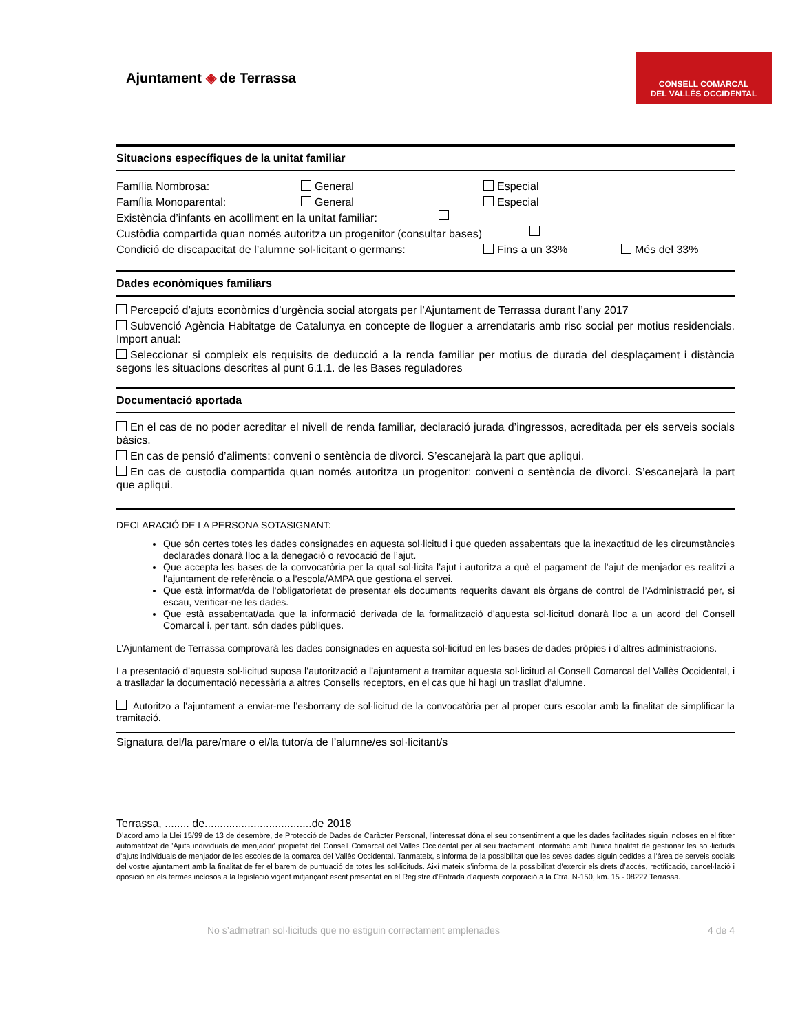Ajuntament ◈ de Terrassa
CONSELL COMARCAL
DEL VALLÈS OCCIDENTAL
Situacions específiques de la unitat familiar
Família Nombrosa: General Especial
Família Monoparental: General Especial
Existència d’infants en acolliment en la unitat familiar:
Custòdia compartida quan només autoritza un progenitor (consultar bases)
Condició de discapacitat de l’alumne sol·licitant o germans: Fins a un 33% Més del 33%
Dades econòmiques familiars
Percepció d’ajuts econòmics d’urgència social atorgats per l’Ajuntament de Terrassa durant l’any 2017
Subvenció Agència Habitatge de Catalunya en concepte de lloguer a arrendataris amb risc social per motius residencials. Import anual:
Seleccionar si compleix els requisits de deducció a la renda familiar per motius de durada del desplaçament i distància segons les situacions descrites al punt 6.1.1. de les Bases reguladores
Documentació aportada
En el cas de no poder acreditar el nivell de renda familiar, declaració jurada d’ingressos, acreditada per els serveis socials bàsics.
En cas de pensió d’aliments: conveni o sentència de divorci. S’escanejarà la part que apliqui.
En cas de custodia compartida quan només autoritza un progenitor: conveni o sentència de divorci. S’escanejarà la part que apliqui.
DECLARACIÓ DE LA PERSONA SOTASIGNANT:
Que són certes totes les dades consignades en aquesta sol·licitud i que queden assabentats que la inexactitud de les circumstàncies declarades donarà lloc a la denegació o revocació de l’ajut.
Que accepta les bases de la convocatòria per la qual sol·licita l’ajut i autoritza a què el pagament de l’ajut de menjador es realitzi a l’ajuntament de referència o a l’escola/AMPA que gestiona el servei.
Que està informat/da de l’obligatorietat de presentar els documents requerits davant els òrgans de control de l’Administració per, si escau, verificar-ne les dades.
Que està assabentat/ada que la informació derivada de la formalització d’aquesta sol·licitud donarà lloc a un acord del Consell Comarcal i, per tant, són dades públiques.
L’Ajuntament de Terrassa comprovarà les dades consignades en aquesta sol·licitud en les bases de dades pròpies i d’altres administracions.
La presentació d’aquesta sol·licitud suposa l’autorització a l’ajuntament a tramitar aquesta sol·licitud al Consell Comarcal del Vallès Occidental, i a traslladar la documentació necessària a altres Consells receptors, en el cas que hi hagi un trasllat d’alumne.
Autoritzo a l’ajuntament a enviar-me l’esborrany de sol·licitud de la convocatòria per al proper curs escolar amb la finalitat de simplificar la tramitació.
Signatura del/la pare/mare o el/la tutor/a de l’alumne/es sol·licitant/s
Terrassa, ........ de...................................de 2018
D’acord amb la Llei 15/99 de 13 de desembre, de Protecció de Dades de Caràcter Personal, l’interessat dóna el seu consentiment a que les dades facilitades siguin incloses en el fitxer automatitzat de 'Ajuts individuals de menjador' propietat del Consell Comarcal del Vallès Occidental per al seu tractament informàtic amb l’única finalitat de gestionar les sol·licituds d’ajuts individuals de menjador de les escoles de la comarca del Vallès Occidental. Tanmateix, s’informa de la possibilitat que les seves dades siguin cedides a l’àrea de serveis socials del vostre ajuntament amb la finalitat de fer el barem de puntuació de totes les sol·licituds. Així mateix s’informa de la possibilitat d’exercir els drets d’accés, rectificació, cancel·lació i oposició en els termes inclosos a la legislació vigent mitjançant escrit presentat en el Registre d'Entrada d’aquesta corporació a la Ctra. N-150, km. 15 - 08227 Terrassa.
No s’admetran sol·licituds que no estiguin correctament emplenades 4 de 4